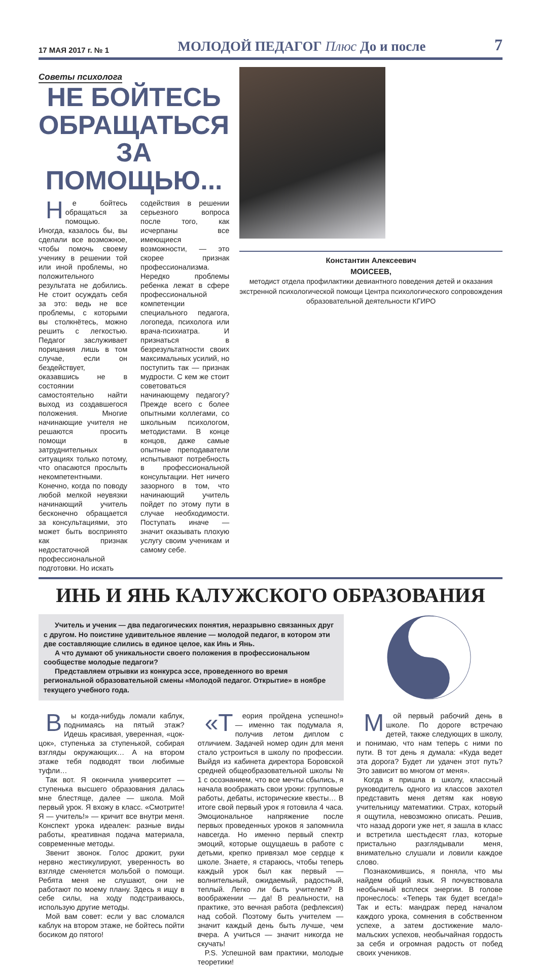17 МАЯ 2017 г. № 1 МОЛОДОЙ ПЕДАГОГ Плюс До и после 7
Советы психолога
НЕ БОЙТЕСЬ
ОБРАЩАТЬСЯ ЗА ПОМОЩЬЮ...
Не бойтесь обращаться за помощью. Иногда, казалось бы, вы сделали все возможное, чтобы помочь своему ученику в решении той или иной проблемы, но положительного результата не добились. Не стоит осуждать себя за это: ведь не все проблемы, с которыми вы столкнётесь, можно решить с легкостью. Педагог заслуживает порицания лишь в том случае, если он бездействует, оказавшись не в состоянии самостоятельно найти выход из создавшегося положения. Многие начинающие учителя не решаются просить помощи в затруднительных ситуациях только потому, что опасаются прослыть некомпетентными. Конечно, когда по поводу любой мелкой неувязки начинающий учитель бесконечно обращается за консультациями, это может быть воспринято как признак недостаточной профессиональной подготовки. Но искать
содействия в решении серьезного вопроса после того, как исчерпаны все имеющиеся возможности, — это скорее признак профессионализма. Нередко проблемы ребенка лежат в сфере профессиональной компетенции специального педагога, логопеда, психолога или врача-психиатра. И признаться в безрезультатности своих максимальных усилий, но поступить так — признак мудрости. С кем же стоит советоваться начинающему педагогу? Прежде всего с более опытными коллегами, со школьным психологом, методистами. В конце концов, даже самые опытные преподаватели испытывают потребность в профессиональной консультации. Нет ничего зазорного в том, что начинающий учитель пойдет по этому пути в случае необходимости. Поступать иначе — значит оказывать плохую услугу своим ученикам и самому себе.
Константин Алексеевич
МОИСЕЕВ,
методист отдела профилактики девиантного поведения детей и оказания экстренной психологической помощи Центра психологического сопровождения образовательной деятельности КГИРО
ИНЬ И ЯНЬ КАЛУЖСКОГО ОБРАЗОВАНИЯ
Учитель и ученик — два педагогических понятия, неразрывно связанных друг с другом. Но поистине удивительное явление — молодой педагог, в котором эти две составляющие слились в единое целое, как Инь и Янь.
А что думают об уникальности своего положения в профессиональном сообществе молодые педагоги?
Представляем отрывки из конкурса эссе, проведенного во время региональной образовательной смены «Молодой педагог. Открытие» в ноябре текущего учебного года.
Вы когда-нибудь ломали каблук, поднимаясь на пятый этаж? Идешь красивая, уверенная, «цок-цок», ступенька за ступенькой, собирая взгляды окружающих… А на втором этаже тебя подводят твои любимые туфли…
Так вот. Я окончила университет — ступенька высшего образования далась мне блестяще, далее — школа. Мой первый урок. Я вхожу в класс. «Смотрите! Я — учитель!» — кричит все внутри меня. Конспект урока идеален: разные виды работы, креативная подача материала, современные методы.
Звенит звонок. Голос дрожит, руки нервно жестикулируют, уверенность во взгляде сменяется мольбой о помощи. Ребята меня не слушают, они не работают по моему плану. Здесь я ищу в себе силы, на ходу подстраиваюсь, использую другие методы.
Мой вам совет: если у вас сломался каблук на втором этаже, не бойтесь пойти босиком до пятого!
«Т еория пройдена успешно!» — именно так подумала я, получив летом диплом с отличием. Задачей номер один для меня стало устроиться в школу по профессии. Выйдя из кабинета директора Боровской средней общеобразовательной школы № 1 с осознанием, что все мечты сбылись, я начала воображать свои уроки: групповые работы, дебаты, исторические квесты… В итоге свой первый урок я готовила 4 часа. Эмоциональное напряжение после первых проведенных уроков я запомнила навсегда. Но именно первый спектр эмоций, которые ощущаешь в работе с детьми, крепко привязал мое сердце к школе. Знаете, я стараюсь, чтобы теперь каждый урок был как первый — волнительный, ожидаемый, радостный, теплый. Легко ли быть учителем? В воображении — да! В реальности, на практике, это вечная работа (рефлексия) над собой. Поэтому быть учителем — значит каждый день быть лучше, чем вчера. А учиться — значит никогда не скучать!
P.S. Успешной вам практики, молодые теоретики!
Мой первый рабочий день в школе. По дороге встречаю детей, также следующих в школу, и понимаю, что нам теперь с ними по пути. В тот день я думала: «Куда ведет эта дорога? Будет ли удачен этот путь? Это зависит во многом от меня».
Когда я пришла в школу, классный руководитель одного из классов захотел представить меня детям как новую учительницу математики. Страх, который я ощутила, невозможно описать. Решив, что назад дороги уже нет, я зашла в класс и встретила шестьдесят глаз, которые пристально разглядывали меня, внимательно слушали и ловили каждое слово.
Познакомившись, я поняла, что мы найдем общий язык. Я почувствовала необычный всплеск энергии. В голове пронеслось: «Теперь так будет всегда!» Так и есть: мандраж перед началом каждого урока, сомнения в собственном успехе, а затем достижение мало-мальских успехов, необычайная гордость за себя и огромная радость от побед своих учеников.